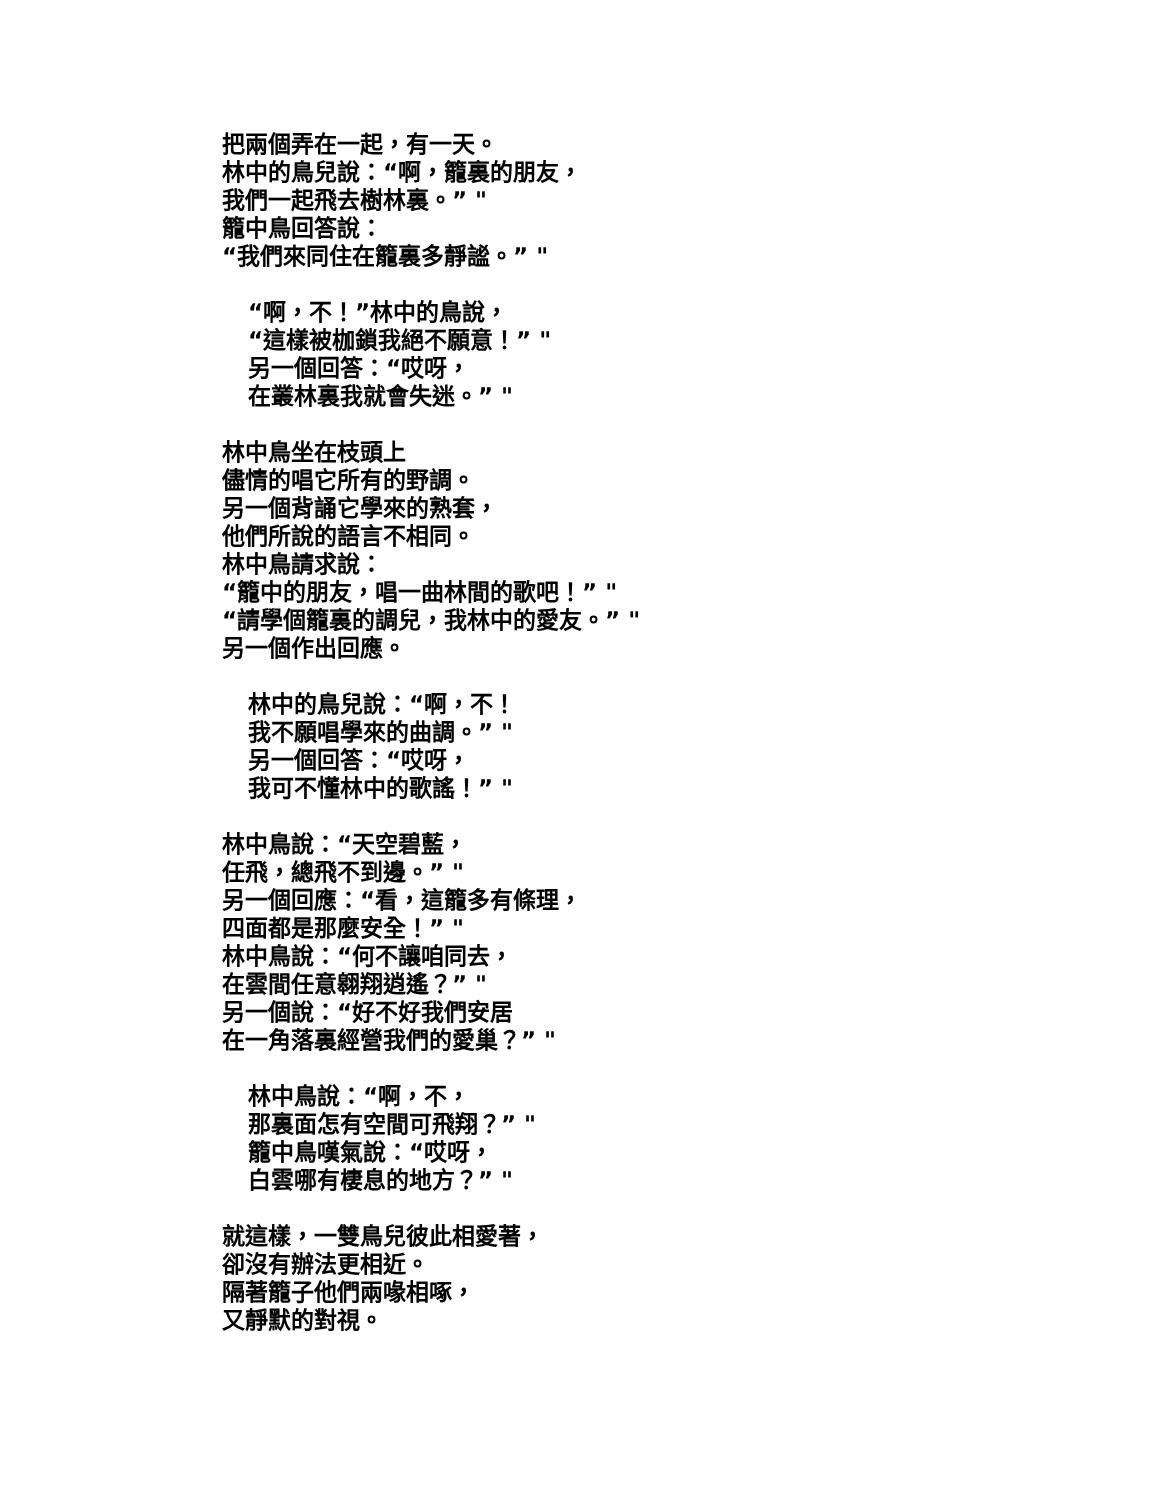把兩個弄在一起，有一天。
林中的鳥兒說：“啊，籠裏的朋友，
我們一起飛去樹林裏。” "
籠中鳥回答說：
“我們來同住在籠裏多靜謐。” "
“啊，不！”林中的鳥說，
“這樣被枷鎖我絕不願意！” "
另一個回答：“哎呀，
在叢林裏我就會失迷。” "
林中鳥坐在枝頭上
儘情的唱它所有的野調。
另一個背誦它學來的熟套，
他們所說的語言不相同。
林中鳥請求說：
“籠中的朋友，唱一曲林間的歌吧！” "
“請學個籠裏的調兒，我林中的愛友。” "
另一個作出回應。
林中的鳥兒說：“啊，不！
我不願唱學來的曲調。” "
另一個回答：“哎呀，
我可不懂林中的歌謠！” "
林中鳥說：“天空碧藍，
任飛，總飛不到邊。” "
另一個回應：“看，這籠多有條理，
四面都是那麼安全！” "
林中鳥說：“何不讓咱同去，
在雲間任意翱翔逍遙？” "
另一個說：“好不好我們安居
在一角落裏經營我們的愛巢？” "
林中鳥說：“啊，不，
那裏面怎有空間可飛翔？” "
籠中鳥嘆氣說：“哎呀，
白雲哪有棲息的地方？” "
就這樣，一雙鳥兒彼此相愛著，
卻沒有辦法更相近。
隔著籠子他們兩喙相啄，
又靜默的對視。